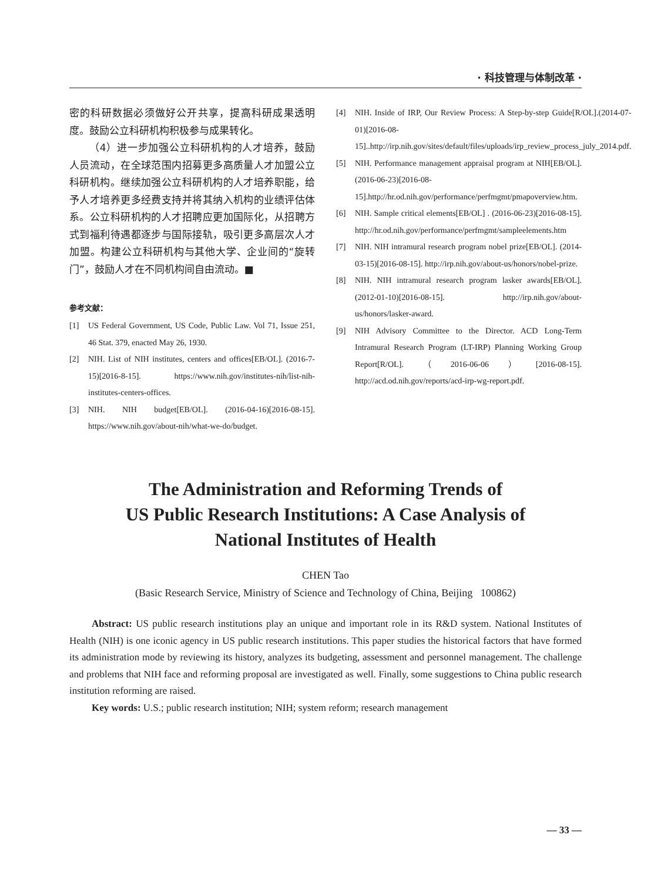· 科技管理与体制改革 ·
密的科研数据必须做好公开共享，提高科研成果透明度。鼓励公立科研机构积极参与成果转化。
（4）进一步加强公立科研机构的人才培养，鼓励人员流动，在全球范围内招募更多高质量人才加盟公立科研机构。继续加强公立科研机构的人才培养职能，给予人才培养更多经费支持并将其纳入机构的业绩评估体系。公立科研机构的人才招聘应更加国际化，从招聘方式到福利待遇都逐步与国际接轨，吸引更多高层次人才加盟。构建公立科研机构与其他大学、企业间的“旋转门”，鼓励人才在不同机构间自由流动。■
参考文献：
[1] US Federal Government, US Code, Public Law. Vol 71, Issue 251, 46 Stat. 379, enacted May 26, 1930.
[2] NIH. List of NIH institutes, centers and offices[EB/OL]. (2016-7-15)[2016-8-15]. https://www.nih.gov/institutes-nih/list-nih-institutes-centers-offices.
[3] NIH. NIH budget[EB/OL]. (2016-04-16)[2016-08-15]. https://www.nih.gov/about-nih/what-we-do/budget.
[4] NIH. Inside of IRP, Our Review Process: A Step-by-step Guide[R/OL].(2014-07-01)[2016-08-15]..http://irp.nih.gov/sites/default/files/uploads/irp_review_process_july_2014.pdf.
[5] NIH. Performance management appraisal program at NIH[EB/OL]. (2016-06-23)[2016-08-15].http://hr.od.nih.gov/performance/perfmgmt/pmapoverview.htm.
[6] NIH. Sample critical elements[EB/OL] . (2016-06-23)[2016-08-15]. http://hr.od.nih.gov/performance/perfmgmt/sampleelements.htm
[7] NIH. NIH intramural research program nobel prize[EB/OL]. (2014-03-15)[2016-08-15]. http://irp.nih.gov/about-us/honors/nobel-prize.
[8] NIH. NIH intramural research program lasker awards[EB/OL]. (2012-01-10)[2016-08-15]. http://irp.nih.gov/about-us/honors/lasker-award.
[9] NIH Advisory Committee to the Director. ACD Long-Term Intramural Research Program (LT-IRP) Planning Working Group Report[R/OL].（2016-06-06）[2016-08-15]. http://acd.od.nih.gov/reports/acd-irp-wg-report.pdf.
The Administration and Reforming Trends of
US Public Research Institutions: A Case Analysis of
National Institutes of Health
CHEN Tao
(Basic Research Service, Ministry of Science and Technology of China, Beijing 100862)
Abstract: US public research institutions play an unique and important role in its R&D system. National Institutes of Health (NIH) is one iconic agency in US public research institutions. This paper studies the historical factors that have formed its administration mode by reviewing its history, analyzes its budgeting, assessment and personnel management. The challenge and problems that NIH face and reforming proposal are investigated as well. Finally, some suggestions to China public research institution reforming are raised.
Key words: U.S.; public research institution; NIH; system reform; research management
— 33 —